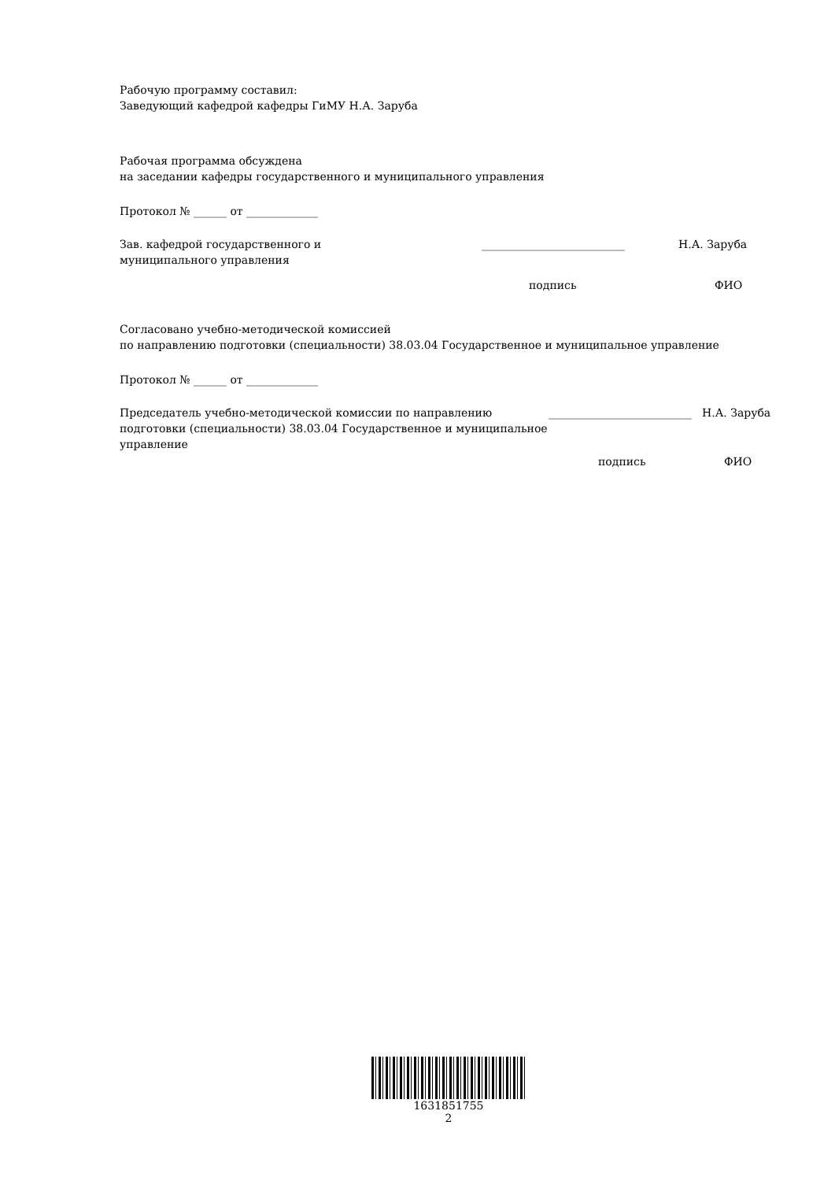Рабочую программу составил:
Заведующий кафедрой кафедры ГиМУ Н.А. Заруба
Рабочая программа обсуждена
на заседании кафедры государственного и муниципального управления
Протокол № ______ от _____________
Зав. кафедрой государственного и
муниципального управления
__________________________ Н.А. Заруба
подпись ФИО
Согласовано учебно-методической комиссией
по направлению подготовки (специальности) 38.03.04 Государственное и муниципальное управление
Протокол № ______ от _____________
Председатель учебно-методической комиссии по направлению подготовки (специальности) 38.03.04 Государственное и муниципальное управление
__________________________
Н.А. Заруба
подпись ФИО
1631851755
2